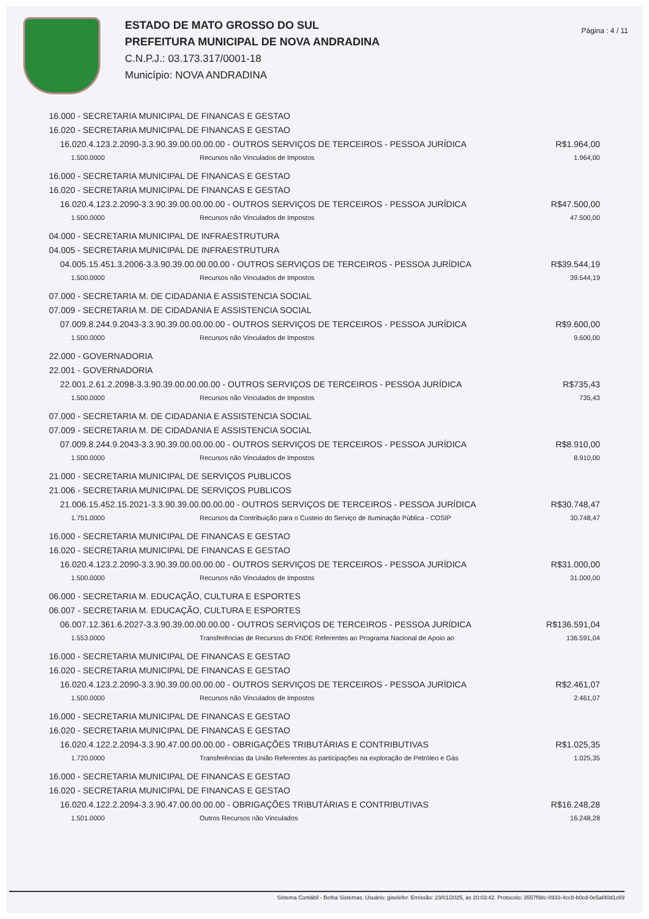ESTADO DE MATO GROSSO DO SUL
PREFEITURA MUNICIPAL DE NOVA ANDRADINA
C.N.P.J.: 03.173.317/0001-18
Município: NOVA ANDRADINA
Página : 4 / 11
16.000 - SECRETARIA MUNICIPAL DE FINANCAS E GESTAO
16.020 - SECRETARIA MUNICIPAL DE FINANCAS E GESTAO
16.020.4.123.2.2090-3.3.90.39.00.00.00.00 - OUTROS SERVIÇOS DE TERCEIROS - PESSOA JURÍDICA R$1.964,00
1.500.0000 Recursos não Vinculados de Impostos 1.964,00
16.000 - SECRETARIA MUNICIPAL DE FINANCAS E GESTAO
16.020 - SECRETARIA MUNICIPAL DE FINANCAS E GESTAO
16.020.4.123.2.2090-3.3.90.39.00.00.00.00 - OUTROS SERVIÇOS DE TERCEIROS - PESSOA JURÍDICA R$47.500,00
1.500.0000 Recursos não Vinculados de Impostos 47.500,00
04.000 - SECRETARIA MUNICIPAL DE INFRAESTRUTURA
04.005 - SECRETARIA MUNICIPAL DE INFRAESTRUTURA
04.005.15.451.3.2006-3.3.90.39.00.00.00.00 - OUTROS SERVIÇOS DE TERCEIROS - PESSOA JURÍDICA R$39.544,19
1.500.0000 Recursos não Vinculados de Impostos 39.544,19
07.000 - SECRETARIA M. DE CIDADANIA E ASSISTENCIA SOCIAL
07.009 - SECRETARIA M. DE CIDADANIA E ASSISTENCIA SOCIAL
07.009.8.244.9.2043-3.3.90.39.00.00.00.00 - OUTROS SERVIÇOS DE TERCEIROS - PESSOA JURÍDICA R$9.600,00
1.500.0000 Recursos não Vinculados de Impostos 9.600,00
22.000 - GOVERNADORIA
22.001 - GOVERNADORIA
22.001.2.61.2.2098-3.3.90.39.00.00.00.00 - OUTROS SERVIÇOS DE TERCEIROS - PESSOA JURÍDICA R$735,43
1.500.0000 Recursos não Vinculados de Impostos 735,43
07.000 - SECRETARIA M. DE CIDADANIA E ASSISTENCIA SOCIAL
07.009 - SECRETARIA M. DE CIDADANIA E ASSISTENCIA SOCIAL
07.009.8.244.9.2043-3.3.90.39.00.00.00.00 - OUTROS SERVIÇOS DE TERCEIROS - PESSOA JURÍDICA R$8.910,00
1.500.0000 Recursos não Vinculados de Impostos 8.910,00
21.000 - SECRETARIA MUNICIPAL DE SERVIÇOS PUBLICOS
21.006 - SECRETARIA MUNICIPAL DE SERVIÇOS PUBLICOS
21.006.15.452.15.2021-3.3.90.39.00.00.00.00 - OUTROS SERVIÇOS DE TERCEIROS - PESSOA JURÍDICA R$30.748,47
1.751.0000 Recursos da Contribuição para o Custeio do Serviço de Iluminação Pública - COSIP 30.748,47
16.000 - SECRETARIA MUNICIPAL DE FINANCAS E GESTAO
16.020 - SECRETARIA MUNICIPAL DE FINANCAS E GESTAO
16.020.4.123.2.2090-3.3.90.39.00.00.00.00 - OUTROS SERVIÇOS DE TERCEIROS - PESSOA JURÍDICA R$31.000,00
1.500.0000 Recursos não Vinculados de Impostos 31.000,00
06.000 - SECRETARIA M. EDUCAÇÃO, CULTURA E ESPORTES
06.007 - SECRETARIA M. EDUCAÇÃO, CULTURA E ESPORTES
06.007.12.361.6.2027-3.3.90.39.00.00.00.00 - OUTROS SERVIÇOS DE TERCEIROS - PESSOA JURÍDICA R$136.591,04
1.553.0000 Transferências de Recursos do FNDE Referentes ao Programa Nacional de Apoio ao 136.591,04
16.000 - SECRETARIA MUNICIPAL DE FINANCAS E GESTAO
16.020 - SECRETARIA MUNICIPAL DE FINANCAS E GESTAO
16.020.4.123.2.2090-3.3.90.39.00.00.00.00 - OUTROS SERVIÇOS DE TERCEIROS - PESSOA JURÍDICA R$2.461,07
1.500.0000 Recursos não Vinculados de Impostos 2.461,07
16.000 - SECRETARIA MUNICIPAL DE FINANCAS E GESTAO
16.020 - SECRETARIA MUNICIPAL DE FINANCAS E GESTAO
16.020.4.122.2.2094-3.3.90.47.00.00.00.00 - OBRIGAÇÕES TRIBUTÁRIAS E CONTRIBUTIVAS R$1.025,35
1.720.0000 Transferências da União Referentes às participações na exploração de Petróleo e Gás 1.025,35
16.000 - SECRETARIA MUNICIPAL DE FINANCAS E GESTAO
16.020 - SECRETARIA MUNICIPAL DE FINANCAS E GESTAO
16.020.4.122.2.2094-3.3.90.47.00.00.00.00 - OBRIGAÇÕES TRIBUTÁRIAS E CONTRIBUTIVAS R$16.248,28
1.501.0000 Outros Recursos não Vinculados 16.248,28
Sistema Contábil - Betha Sistemas. Usuário: giselefer. Emissão: 23/01/2025, às 20:03:42. Protocolo: 3557f98c-0933-4cc8-b0cd-0e5af40d1c69